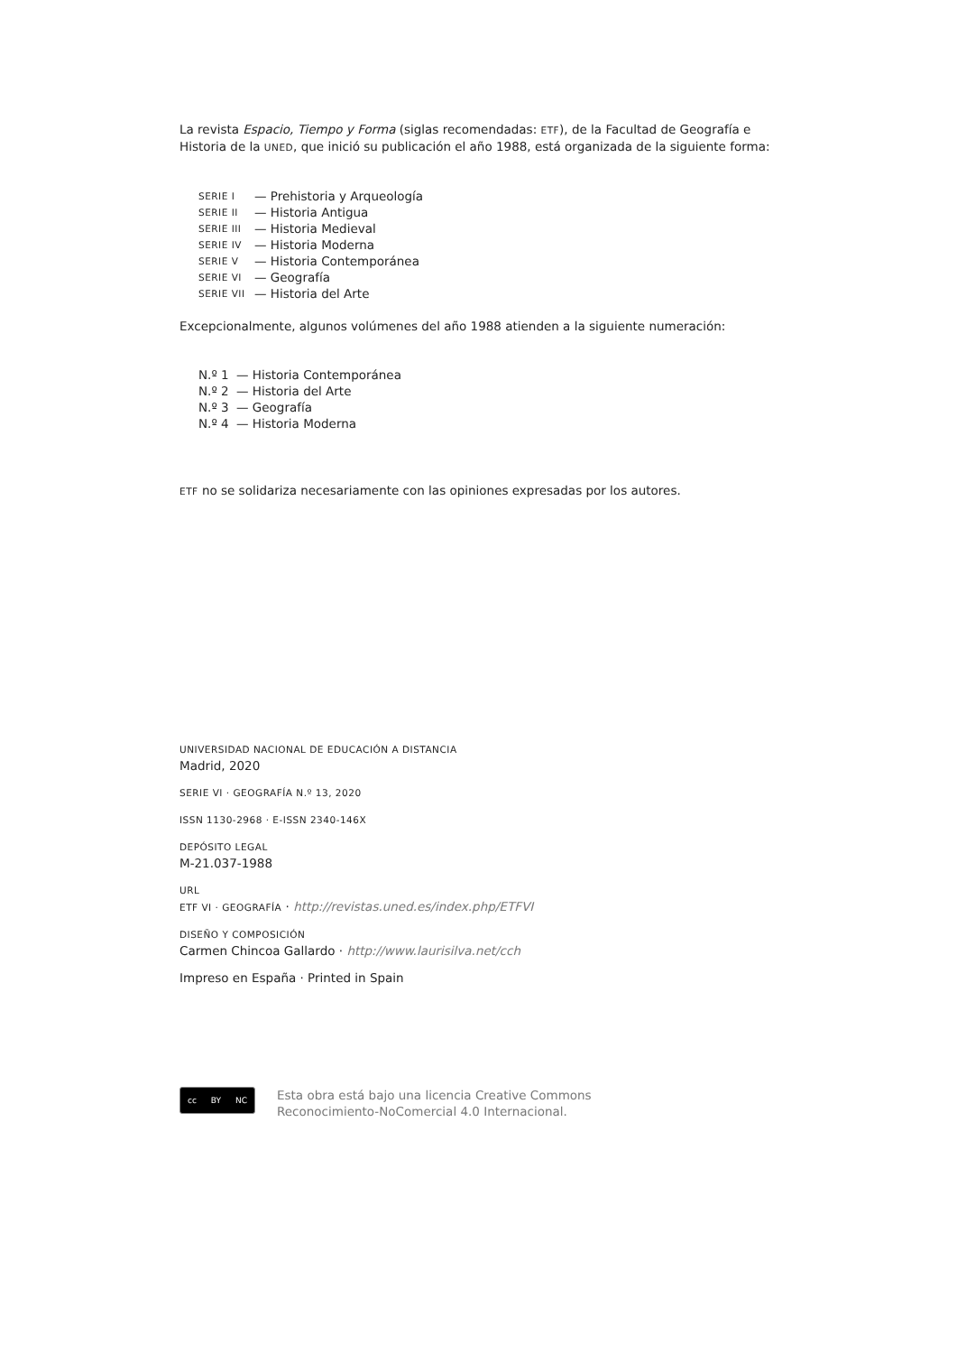La revista Espacio, Tiempo y Forma (siglas recomendadas: ETF), de la Facultad de Geografía e Historia de la UNED, que inició su publicación el año 1988, está organizada de la siguiente forma:
SERIE I — Prehistoria y Arqueología
SERIE II — Historia Antigua
SERIE III — Historia Medieval
SERIE IV — Historia Moderna
SERIE V — Historia Contemporánea
SERIE VI — Geografía
SERIE VII — Historia del Arte
Excepcionalmente, algunos volúmenes del año 1988 atienden a la siguiente numeración:
N.º 1 — Historia Contemporánea
N.º 2 — Historia del Arte
N.º 3 — Geografía
N.º 4 — Historia Moderna
ETF no se solidariza necesariamente con las opiniones expresadas por los autores.
UNIVERSIDAD NACIONAL DE EDUCACIÓN A DISTANCIA
Madrid, 2020
SERIE VI · GEOGRAFÍA N.º 13, 2020
ISSN 1130-2968 · E-ISSN 2340-146X
DEPÓSITO LEGAL
M-21.037-1988
URL
ETF VI · GEOGRAFÍA · http://revistas.uned.es/index.php/ETFVI
DISEÑO Y COMPOSICIÓN
Carmen Chincoa Gallardo · http://www.laurisilva.net/cch
Impreso en España · Printed in Spain
cc BY NC
Esta obra está bajo una licencia Creative Commons
Reconocimiento-NoComercial 4.0 Internacional.